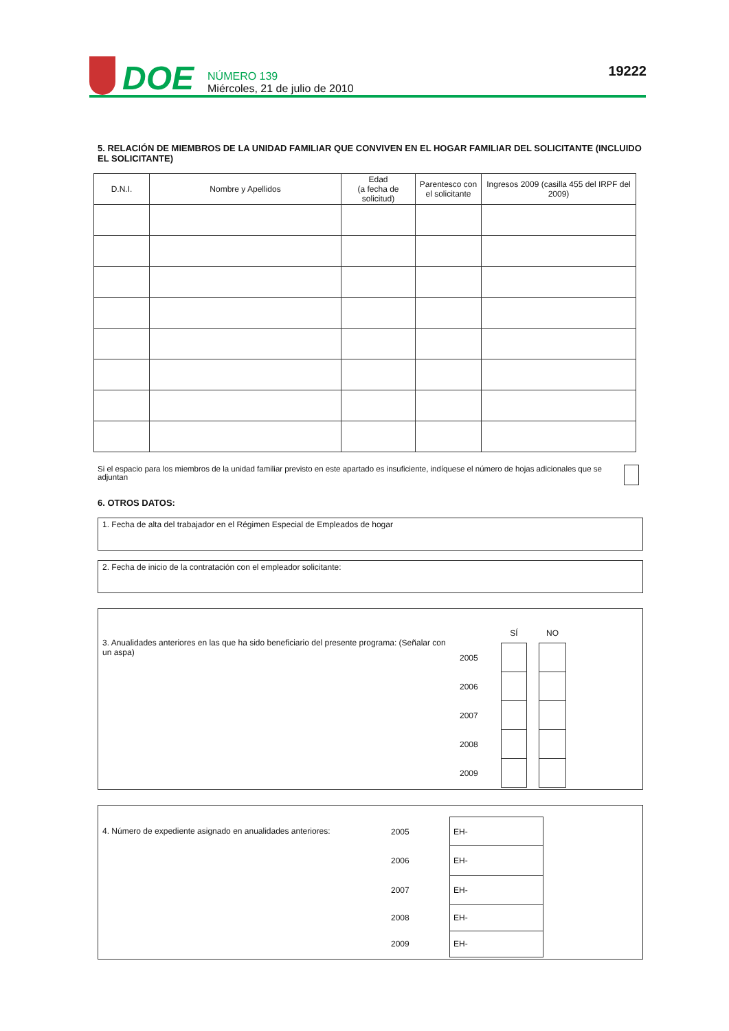DOE
NÚMERO 139
Miércoles, 21 de julio de 2010
19222
5. RELACIÓN DE MIEMBROS DE LA UNIDAD FAMILIAR QUE CONVIVEN EN EL HOGAR FAMILIAR DEL SOLICITANTE (INCLUIDO EL SOLICITANTE)
| D.N.I. | Nombre y Apellidos | Edad (a fecha de solicitud) | Parentesco con el solicitante | Ingresos 2009 (casilla 455 del IRPF del 2009) |
| --- | --- | --- | --- | --- |
Si el espacio para los miembros de la unidad familiar previsto en este apartado es insuficiente, indíquese el número de hojas adicionales que se adjuntan
6. OTROS DATOS:
1. Fecha de alta del trabajador en el Régimen Especial de Empleados de hogar
2. Fecha de inicio de la contratación con el empleador solicitante:
3. Anualidades anteriores en las que ha sido beneficiario del presente programa: (Señalar con un aspa)
| | SÍ | | NO |
| 2005 | | | |
| 2006 | | | |
| 2007 | | | |
| 2008 | | | |
| 2009 | | | |
4. Número de expediente asignado en anualidades anteriores:
| 2005 | EH- |
| 2006 | EH- |
| 2007 | EH- |
| 2008 | EH- |
| 2009 | EH- |